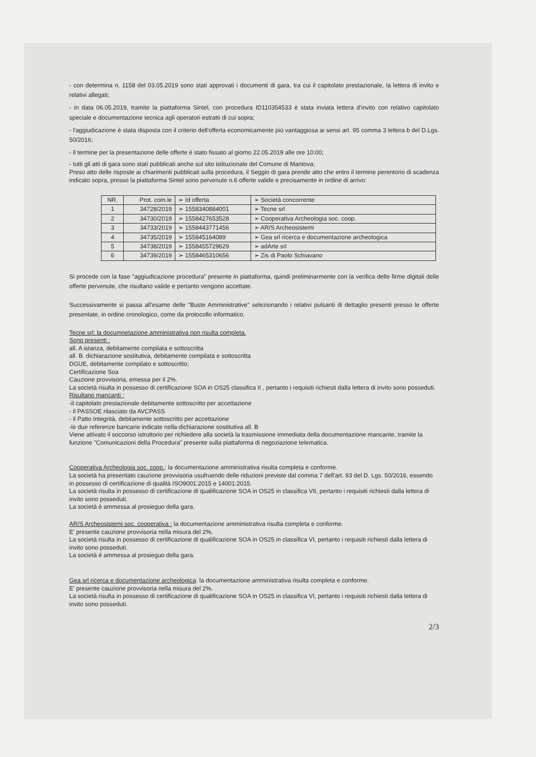- con determina n. 1158 del 03.05.2019 sono stati approvati i documenti di gara, tra cui il capitolato prestazionale, la lettera di invito e relativi allegati;
- in data 06.05.2019, tramite la piattaforma Sintel, con procedura ID110354533 è stata inviata lettera d'invito con relativo capitolato speciale e documentazione tecnica agli operatori estratti di cui sopra;
- l'aggiudicazione è stata disposta con il criterio dell'offerta economicamente più vantaggiosa ai sensi art. 95 comma 3 lettera b del D.Lgs. 50/2016;
- il termine per la presentazione delle offerte è stato fissato al giorno 22.05.2019 alle ore 10:00;
- tutti gli atti di gara sono stati pubblicati anche sul sito istituzionale del Comune di Mantova;
Preso atto delle risposte ai chiarimenti pubblicati sulla procedura, il Seggio di gara prende atto che entro il termine perentorio di scadenza indicato sopra, presso la piattaforma Sintel sono pervenute n.6 offerte valide e precisamente in ordine di arrivo:
| NR. | Prot. com.le | ➢ Id offerta | ➢ Società concorrente |
| 1 | 34728/2019 | ➢ 1558340884001 | ➢ Tecne srl |
| 2 | 34730/2019 | ➢ 1558427653528 | ➢ Cooperativa Archeologia soc. coop. |
| 3 | 34733/2019 | ➢ 1558443771456 | ➢ AR/S Archeosistemi |
| 4 | 34735/2019 | ➢ 155845164089 | ➢ Gea srl ricerca e documentazione archeologica |
| 5 | 34738/2019 | ➢ 1558455729629 | ➢ adArte srl |
| 6 | 34739/2019 | ➢ 1558465310656 | ➢ Zis di Paolo Schiavano |
Si procede con la fase "aggiudicazione procedura" presente in piattaforma, quindi preliminarmente con la verifica delle firme digitali delle offerte pervenute, che risultano valide e pertanto vengono accettate.
Successivamente si passa all'esame delle "Buste Amministrative" selezionando i relativi pulsanti di dettaglio presenti presso le offerte presentate, in ordine cronologico, come da protocollo informatico.
Tecne srl: la documnetazione amministrativa non risulta completa.
Sono presenti :
all. A istanza, debitamente compilata e sottoscritta
all. B. dichiarazione sostitutiva, debitamente compilata e sottoscritta
DGUE, debitamente compilato e sottoscritto;
Certificazione Soa
Cauzione provvisoria, emessa per il 2%.
La società risulta in possesso di certificazione SOA in OS25 classifica II , pertanto i requisiti richiesti dalla lettera di invito sono posseduti.
Risultano mancanti :
-il capitolato prestazionale debitamente sottoscritto per accettazione
- il PASSOE rilasciato da AVCPASS
- il Patto Integrità, debitamente sottoscritto per accettazione
-le due referenze bancarie indicate nella dichiarazione sostitutiva all. B
Viene attivato il soccorso istruttorio per richiedere alla società la trasmissione immediata della documentazione mancante, tramite la funzione "Comunicazioni della Procedura" presente sulla piattaforma di negoziazione telematica.
Cooperativa Archeologia soc. coop.: la documentazione amministrativa risulta completa e conforme.
La società ha presentato cauzione provvisoria usufruendo delle riduzioni previste dal comma 7 dell'art. 93 del D. Lgs. 50/2016, essendo in possesso di certificazione di qualità ISO9001:2015 e 14001:2015.
La società risulta in possesso di certificazione di qualificazione SOA in OS25 in classifica VII, pertanto i requisiti richiesti dalla lettera di invito sono posseduti.
La società è ammessa al prosieguo della gara.
AR/S Archeosistemi soc. cooperativa : la documentazione amministrativa risulta completa e conforme.
E' presente cauzione provvisoria nella misura del 2%.
La società risulta in possesso di certificazione di qualificazione SOA in OS25 in classifica VI, pertanto i requisiti richiesti dalla lettera di invito sono posseduti.
La società è ammessa al prosieguo della gara.
Gea srl ricerca e documentazione archeologica: la documentazione amministrativa risulta completa e conforme.
E' presente cauzione provvisoria nella misura del 2%.
La società risulta in possesso di certificazione di qualificazione SOA in OS25 in classifica VI, pertanto i requisiti richiesti dalla lettera di invito sono posseduti.
2/3